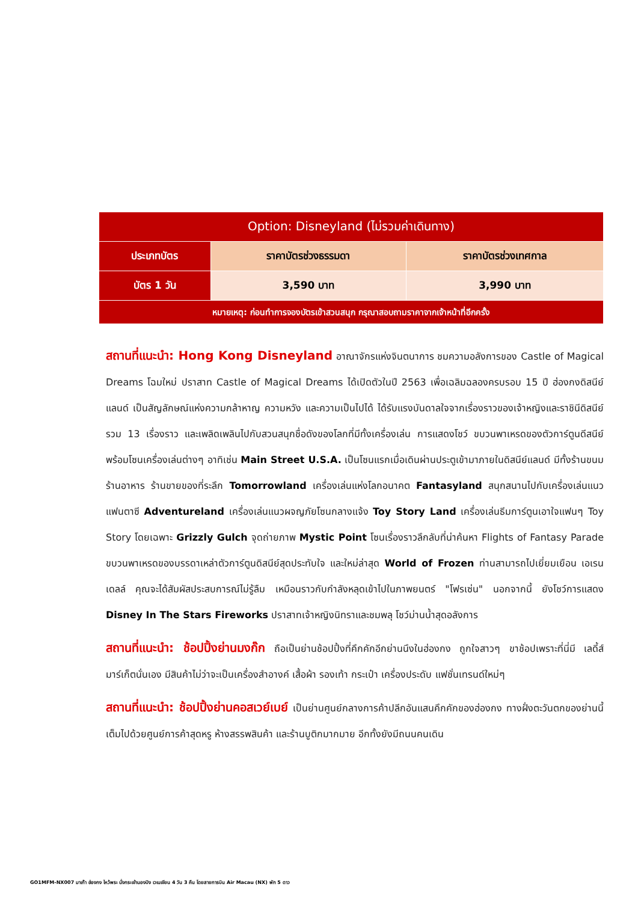| Option: Disneyland (ไม่รวมค่าเดินทาง) | | |
| --- | --- | --- |
| ประเภทบัตร | ราคาบัตรช่วงธรรมดา | ราคาบัตรช่วงเทศกาล |
| บัตร 1 วัน | 3,590 บาท | 3,990 บาท |
| หมายเหตุ: ก่อนทำการจองบัตรเข้าสวนสนุก กรุณาสอบถามราคาจากเจ้าหน้าที่อีกครั้ง | | |
สถานที่แนะนำ: Hong Kong Disneyland อาณาจักรแห่งจินตนาการ ชมความอลังการของ Castle of Magical Dreams โฉมใหม่ ปราสาท Castle of Magical Dreams ได้เปิดตัวในปี 2563 เพื่อเฉลิมฉลองครบรอบ 15 ปี ฮ่องกงดิสนีย์แลนด์ เป็นสัญลักษณ์แห่งความกล้าหาญ ความหวัง และความเป็นไปได้ ได้รับแรงบันดาลใจจากเรื่องราวของเจ้าหญิงและราชินีดิสนีย์รวม 13 เรื่องราว และเพลิดเพลินไปกับสวนสนุกชื่อดังของโลกที่มีทั้งเครื่องเล่น การแสดงโชว์ ขบวนพาเหรดของตัวการ์ตูนดีสนีย์ พร้อมโซนเครื่องเล่นต่างๆ อาทิเช่น Main Street U.S.A. เป็นโซนแรกเมื่อเดินผ่านประตูเข้ามาภายในดิสนีย์แลนด์ มีทั้งร้านขนม ร้านอาหาร ร้านขายของที่ระลึก Tomorrowland เครื่องเล่นแห่งโลกอนาคต Fantasyland สนุกสนานไปกับเครื่องเล่นแนวแฟนตาซี Adventureland เครื่องเล่นแนวผจญภัยโซนกลางแจ้ง Toy Story Land เครื่องเล่นธีมการ์ตูนเอาใจแฟนๆ Toy Story โดยเฉพาะ Grizzly Gulch จุดถ่ายภาพ Mystic Point โซนเรื่องราวลึกลับที่น่าค้นหา Flights of Fantasy Parade ขบวนพาเหรดของบรรดาเหล่าตัวการ์ตูนดิสนีย์สุดประทับใจ และใหม่ล่าสุด World of Frozen ท่านสามารถไปเยี่ยมเยือน เอเรนเดลล์ คุณจะได้สัมผัสประสบการณ์ไม่รู้ลืม เหมือนราวกับกำลังหลุดเข้าไปในภาพยนตร์ "โฟรเซ่น" นอกจากนี้ ยังโชว์การแสดง Disney In The Stars Fireworks ปราสาทเจ้าหญิงนิทราและชมพลุ โชว์ม่านน้ำสุดอลังการ
สถานที่แนะนำ: ช้อปปิ้งย่านมงก๊ก ถือเป็นย่านช้อปปิ้งที่คึกคักอีกย่านนึงในฮ่องกง ถูกใจสาวๆ ขาช้อปเพราะที่นี่มี เลดี้ส์ มาร์เก็ตนั่นเอง มีสินค้าไม่ว่าจะเป็นเครื่องสำอางค์ เสื้อผ้า รองเท้า กระเป๋า เครื่องประดับ แฟชั่นเทรนด์ใหม่ๆ
สถานที่แนะนำ: ช้อปปิ้งย่านคอสเวย์เบย์ เป็นย่านศูนย์กลางการค้าปลีกอันแสนคึกคักของฮ่องกง ทางฝั่งตะวันตกของย่านนี้เต็มไปด้วยศูนย์การค้าสุดหรู ห้างสรรพสินค้า และร้านบูติกมากมาย อีกทั้งยังมีถนนคนเดิน
GO1MFM-NX007 มาเก๊า ฮ่องกง ไหว้พระ นั่งกระเช้านองปิง เวเนเชียน 4 วัน 3 คืน โดยสายการบิน Air Macau (NX) พัก 5 ดาว